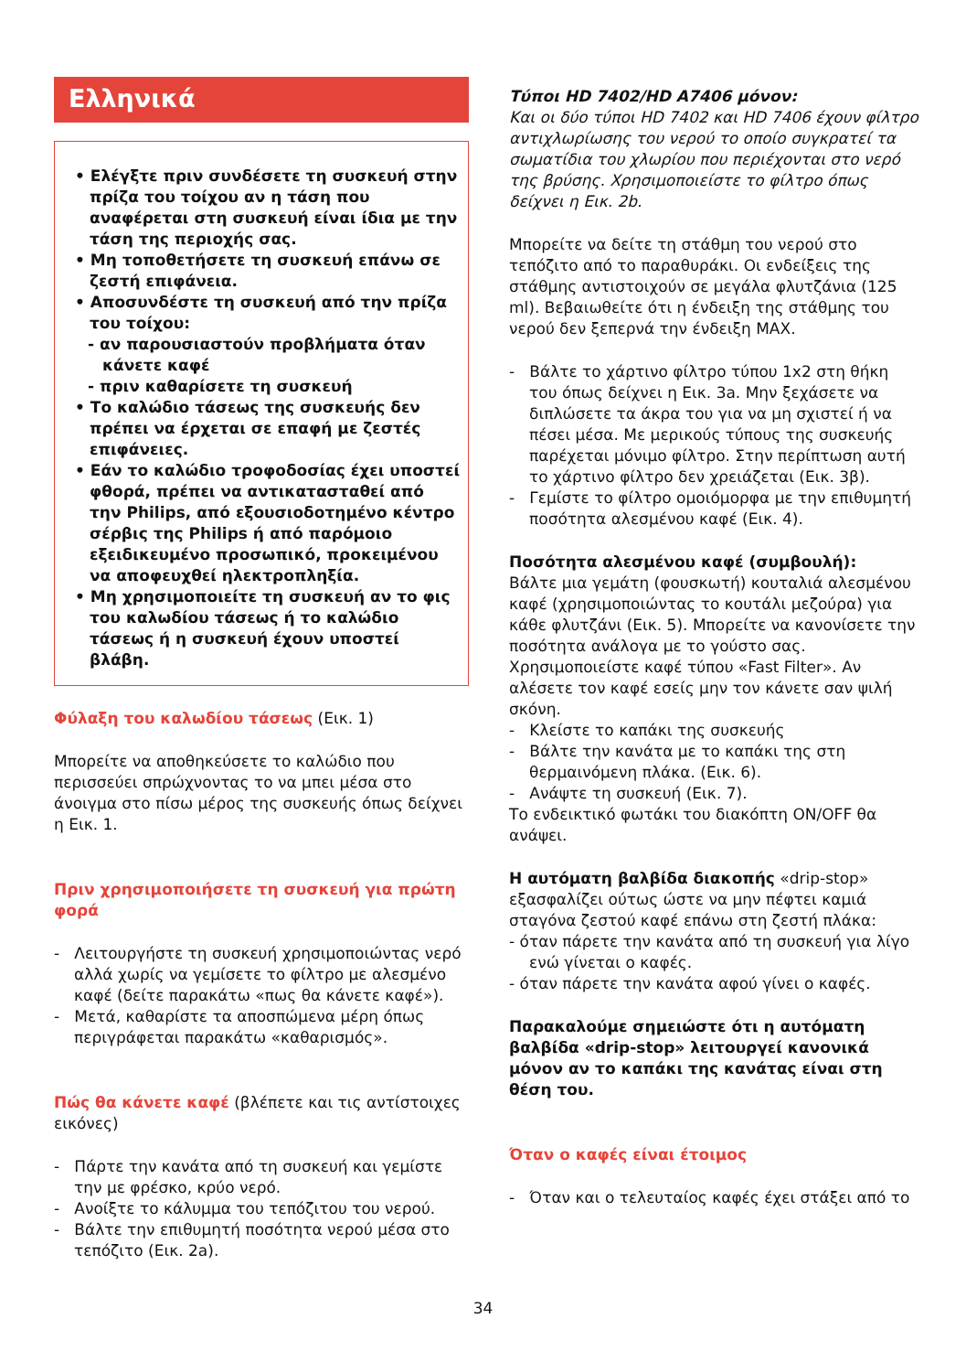Ελληνικά
• Ελέγξτε πριν συνδέσετε τη συσκευή στην πρίζα του τοίχου αν η τάση που αναφέρεται στη συσκευή είναι ίδια με την τάση της περιοχής σας.
• Μη τοποθετήσετε τη συσκευή επάνω σε ζεστή επιφάνεια.
• Αποσυνδέστε τη συσκευή από την πρίζα του τοίχου:
- αν παρουσιαστούν προβλήματα όταν κάνετε καφέ
- πριν καθαρίσετε τη συσκευή
• Το καλώδιο τάσεως της συσκευής δεν πρέπει να έρχεται σε επαφή με ζεστές επιφάνειες.
• Εάν το καλώδιο τροφοδοσίας έχει υποστεί φθορά, πρέπει να αντικατασταθεί από την Philips, από εξουσιοδοτημένο κέντρο σέρβις της Philips ή από παρόμοιο εξειδικευμένο προσωπικό, προκειμένου να αποφευχθεί ηλεκτροπληξία.
• Μη χρησιμοποιείτε τη συσκευή αν το φις του καλωδίου τάσεως ή το καλώδιο τάσεως ή η συσκευή έχουν υποστεί βλάβη.
Φύλαξη του καλωδίου τάσεως (Εικ. 1)
Μπορείτε να αποθηκεύσετε το καλώδιο που περισσεύει σπρώχνοντας το να μπει μέσα στο άνοιγμα στο πίσω μέρος της συσκευής όπως δείχνει η Εικ. 1.
Πριν χρησιμοποιήσετε τη συσκευή για πρώτη φορά
- Λειτουργήστε τη συσκευή χρησιμοποιώντας νερό αλλά χωρίς να γεμίσετε το φίλτρο με αλεσμένο καφέ (δείτε παρακάτω «πως θα κάνετε καφέ»).
- Μετά, καθαρίστε τα αποσπώμενα μέρη όπως περιγράφεται παρακάτω «καθαρισμός».
Πώς θα κάνετε καφέ (βλέπετε και τις αντίστοιχες εικόνες)
- Πάρτε την κανάτα από τη συσκευή και γεμίστε την με φρέσκο, κρύο νερό.
- Ανοίξτε το κάλυμμα του τεπόζιτου του νερού.
- Βάλτε την επιθυμητή ποσότητα νερού μέσα στο τεπόζιτο (Εικ. 2a).
Τύποι HD 7402/HD A7406 μόνον:
Και οι δύο τύποι HD 7402 και HD 7406 έχουν φίλτρο αντιχλωρίωσης του νερού το οποίο συγκρατεί τα σωματίδια του χλωρίου που περιέχονται στο νερό της βρύσης. Χρησιμοποιείστε το φίλτρο όπως δείχνει η Εικ. 2b.
Μπορείτε να δείτε τη στάθμη του νερού στο τεπόζιτο από το παραθυράκι. Οι ενδείξεις της στάθμης αντιστοιχούν σε μεγάλα φλυτζάνια (125 ml). Βεβαιωθείτε ότι η ένδειξη της στάθμης του νερού δεν ξεπερνά την ένδειξη MAX.
- Βάλτε το χάρτινο φίλτρο τύπου 1x2 στη θήκη του όπως δείχνει η Εικ. 3a. Μην ξεχάσετε να διπλώσετε τα άκρα του για να μη σχιστεί ή να πέσει μέσα. Με μερικούς τύπους της συσκευής παρέχεται μόνιμο φίλτρο. Στην περίπτωση αυτή το χάρτινο φίλτρο δεν χρειάζεται (Εικ. 3β).
- Γεμίστε το φίλτρο ομοιόμορφα με την επιθυμητή ποσότητα αλεσμένου καφέ (Εικ. 4).
Ποσότητα αλεσμένου καφέ (συμβουλή):
Βάλτε μια γεμάτη (φουσκωτή) κουταλιά αλεσμένου καφέ (χρησιμοποιώντας το κουτάλι μεζούρα) για κάθε φλυτζάνι (Εικ. 5). Μπορείτε να κανονίσετε την ποσότητα ανάλογα με το γούστο σας. Χρησιμοποιείστε καφέ τύπου «Fast Filter». Αν αλέσετε τον καφέ εσείς μην τον κάνετε σαν ψιλή σκόνη.
- Κλείστε το καπάκι της συσκευής
- Βάλτε την κανάτα με το καπάκι της στη θερμαινόμενη πλάκα. (Εικ. 6).
- Ανάψτε τη συσκευή (Εικ. 7).
Το ενδεικτικό φωτάκι του διακόπτη ON/OFF θα ανάψει.
Η αυτόματη βαλβίδα διακοπής «drip-stop» εξασφαλίζει ούτως ώστε να μην πέφτει καμιά σταγόνα ζεστού καφέ επάνω στη ζεστή πλάκα:
- όταν πάρετε την κανάτα από τη συσκευή για λίγο ενώ γίνεται ο καφές.
- όταν πάρετε την κανάτα αφού γίνει ο καφές.
Παρακαλούμε σημειώστε ότι η αυτόματη βαλβίδα «drip-stop» λειτουργεί κανονικά μόνον αν το καπάκι της κανάτας είναι στη θέση του.
Όταν ο καφές είναι έτοιμος
- Όταν και ο τελευταίος καφές έχει στάξει από το
34